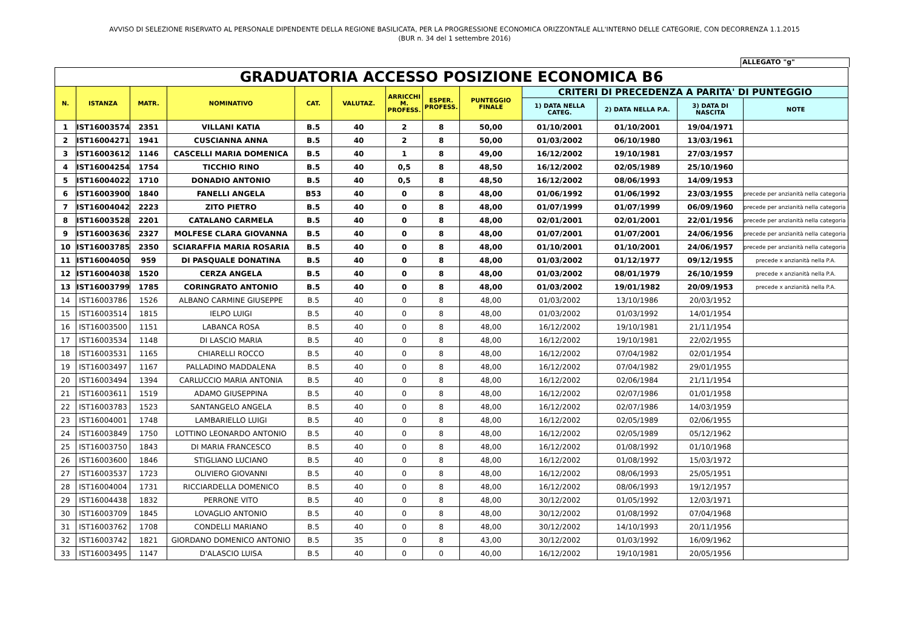AVVISO DI SELEZIONE RISERVATO AL PERSONALE DIPENDENTE DELLA REGIONE BASILICATA, PER LA PROGRESSIONE ECONOMICA ORIZZONTALE ALL'INTERNO DELLE CATEGORIE, CON DECORRENZA 1.1.2015
(BUR n. 34 del 1 settembre 2016)
ALLEGATO "g"
| GRADUATORIA ACCESSO POSIZIONE ECONOMICA B6 | | | | | | | | | | | | |
| N. | ISTANZA | MATR. | NOMINATIVO | CAT. | VALUTAZ. | ARRICCHI M. PROFESS. | ESPER. PROFESS. | PUNTEGGIO FINALE | CRITERI DI PRECEDENZA A PARITA' DI PUNTEGGIO | | | |
| | | | | | | | | | 1) DATA NELLA CATEG. | 2) DATA NELLA P.A. | 3) DATA DI NASCITA | NOTE |
| 1 | IST16003574 | 2351 | VILLANI KATIA | B.5 | 40 | 2 | 8 | 50,00 | 01/10/2001 | 01/10/2001 | 19/04/1971 | |
| 2 | IST16004271 | 1941 | CUSCIANNA ANNA | B.5 | 40 | 2 | 8 | 50,00 | 01/03/2002 | 06/10/1980 | 13/03/1961 | |
| 3 | IST16003612 | 1146 | CASCELLI MARIA DOMENICA | B.5 | 40 | 1 | 8 | 49,00 | 16/12/2002 | 19/10/1981 | 27/03/1957 | |
| 4 | IST16004254 | 1754 | TICCHIO RINO | B.5 | 40 | 0,5 | 8 | 48,50 | 16/12/2002 | 02/05/1989 | 25/10/1960 | |
| 5 | IST16004022 | 1710 | DONADIO ANTONIO | B.5 | 40 | 0,5 | 8 | 48,50 | 16/12/2002 | 08/06/1993 | 14/09/1953 | |
| 6 | IST16003900 | 1840 | FANELLI ANGELA | B53 | 40 | 0 | 8 | 48,00 | 01/06/1992 | 01/06/1992 | 23/03/1955 | precede per anzianità nella categoria |
| 7 | IST16004042 | 2223 | ZITO PIETRO | B.5 | 40 | 0 | 8 | 48,00 | 01/07/1999 | 01/07/1999 | 06/09/1960 | precede per anzianità nella categoria |
| 8 | IST16003528 | 2201 | CATALANO CARMELA | B.5 | 40 | 0 | 8 | 48,00 | 02/01/2001 | 02/01/2001 | 22/01/1956 | precede per anzianità nella categoria |
| 9 | IST16003636 | 2327 | MOLFESE CLARA GIOVANNA | B.5 | 40 | 0 | 8 | 48,00 | 01/07/2001 | 01/07/2001 | 24/06/1956 | precede per anzianità nella categoria |
| 10 | IST16003785 | 2350 | SCIARAFFIA MARIA ROSARIA | B.5 | 40 | 0 | 8 | 48,00 | 01/10/2001 | 01/10/2001 | 24/06/1957 | precede per anzianità nella categoria |
| 11 | IST16004050 | 959 | DI PASQUALE DONATINA | B.5 | 40 | 0 | 8 | 48,00 | 01/03/2002 | 01/12/1977 | 09/12/1955 | precede x anzianità nella P.A. |
| 12 | IST16004038 | 1520 | CERZA ANGELA | B.5 | 40 | 0 | 8 | 48,00 | 01/03/2002 | 08/01/1979 | 26/10/1959 | precede x anzianità nella P.A. |
| 13 | IST16003799 | 1785 | CORINGRATO ANTONIO | B.5 | 40 | 0 | 8 | 48,00 | 01/03/2002 | 19/01/1982 | 20/09/1953 | precede x anzianità nella P.A. |
| 14 | IST16003786 | 1526 | ALBANO CARMINE GIUSEPPE | B.5 | 40 | 0 | 8 | 48,00 | 01/03/2002 | 13/10/1986 | 20/03/1952 | |
| 15 | IST16003514 | 1815 | IELPO LUIGI | B.5 | 40 | 0 | 8 | 48,00 | 01/03/2002 | 01/03/1992 | 14/01/1954 | |
| 16 | IST16003500 | 1151 | LABANCA ROSA | B.5 | 40 | 0 | 8 | 48,00 | 16/12/2002 | 19/10/1981 | 21/11/1954 | |
| 17 | IST16003534 | 1148 | DI LASCIO MARIA | B.5 | 40 | 0 | 8 | 48,00 | 16/12/2002 | 19/10/1981 | 22/02/1955 | |
| 18 | IST16003531 | 1165 | CHIARELLI ROCCO | B.5 | 40 | 0 | 8 | 48,00 | 16/12/2002 | 07/04/1982 | 02/01/1954 | |
| 19 | IST16003497 | 1167 | PALLADINO MADDALENA | B.5 | 40 | 0 | 8 | 48,00 | 16/12/2002 | 07/04/1982 | 29/01/1955 | |
| 20 | IST16003494 | 1394 | CARLUCCIO MARIA ANTONIA | B.5 | 40 | 0 | 8 | 48,00 | 16/12/2002 | 02/06/1984 | 21/11/1954 | |
| 21 | IST16003611 | 1519 | ADAMO GIUSEPPINA | B.5 | 40 | 0 | 8 | 48,00 | 16/12/2002 | 02/07/1986 | 01/01/1958 | |
| 22 | IST16003783 | 1523 | SANTANGELO ANGELA | B.5 | 40 | 0 | 8 | 48,00 | 16/12/2002 | 02/07/1986 | 14/03/1959 | |
| 23 | IST16004001 | 1748 | LAMBARIELLO LUIGI | B.5 | 40 | 0 | 8 | 48,00 | 16/12/2002 | 02/05/1989 | 02/06/1955 | |
| 24 | IST16003849 | 1750 | LOTTINO LEONARDO ANTONIO | B.5 | 40 | 0 | 8 | 48,00 | 16/12/2002 | 02/05/1989 | 05/12/1962 | |
| 25 | IST16003750 | 1843 | DI MARIA FRANCESCO | B.5 | 40 | 0 | 8 | 48,00 | 16/12/2002 | 01/08/1992 | 01/10/1968 | |
| 26 | IST16003600 | 1846 | STIGLIANO LUCIANO | B.5 | 40 | 0 | 8 | 48,00 | 16/12/2002 | 01/08/1992 | 15/03/1972 | |
| 27 | IST16003537 | 1723 | OLIVIERO GIOVANNI | B.5 | 40 | 0 | 8 | 48,00 | 16/12/2002 | 08/06/1993 | 25/05/1951 | |
| 28 | IST16004004 | 1731 | RICCIARDELLA DOMENICO | B.5 | 40 | 0 | 8 | 48,00 | 16/12/2002 | 08/06/1993 | 19/12/1957 | |
| 29 | IST16004438 | 1832 | PERRONE VITO | B.5 | 40 | 0 | 8 | 48,00 | 30/12/2002 | 01/05/1992 | 12/03/1971 | |
| 30 | IST16003709 | 1845 | LOVAGLIO ANTONIO | B.5 | 40 | 0 | 8 | 48,00 | 30/12/2002 | 01/08/1992 | 07/04/1968 | |
| 31 | IST16003762 | 1708 | CONDELLI MARIANO | B.5 | 40 | 0 | 8 | 48,00 | 30/12/2002 | 14/10/1993 | 20/11/1956 | |
| 32 | IST16003742 | 1821 | GIORDANO DOMENICO ANTONIO | B.5 | 35 | 0 | 8 | 43,00 | 30/12/2002 | 01/03/1992 | 16/09/1962 | |
| 33 | IST16003495 | 1147 | D'ALASCIO LUISA | B.5 | 40 | 0 | 0 | 40,00 | 16/12/2002 | 19/10/1981 | 20/05/1956 | |